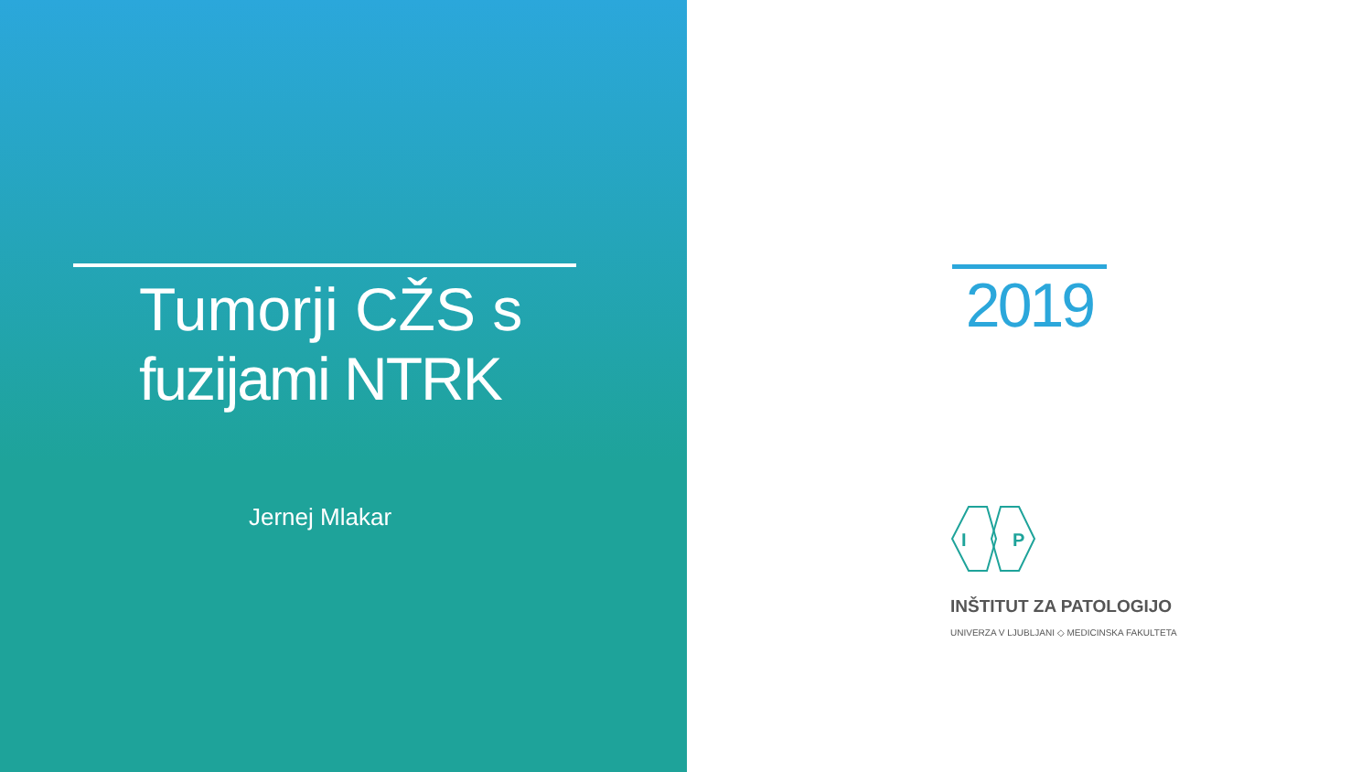Tumorji CŽS s
fuzijami NTRK
Jernej Mlakar
2019
I
P
INŠTITUT ZA PATOLOGIJO
UNIVERZA V LJUBLJANI ◇ MEDICINSKA FAKULTETA